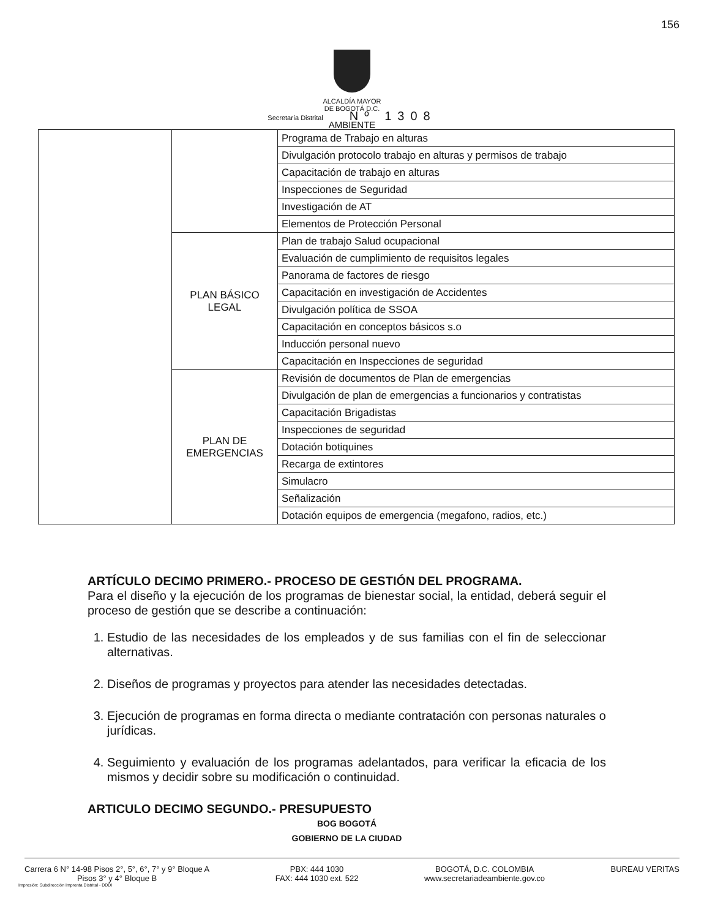156
ALCALDÍA MAYOR
DE BOGOTÁ D.C.
Secretaría Distrital Nº 1308
AMBIENTE
| | | Programa de Trabajo en alturas |
| | | Divulgación protocolo trabajo en alturas y permisos de trabajo |
| | | Capacitación de trabajo en alturas |
| | | Inspecciones de Seguridad |
| | | Investigación de AT |
| | | Elementos de Protección Personal |
| | PLAN BÁSICO LEGAL | Plan de trabajo Salud ocupacional |
| | | Evaluación de cumplimiento de requisitos legales |
| | | Panorama de factores de riesgo |
| | | Capacitación en investigación de Accidentes |
| | | Divulgación política de SSOA |
| | | Capacitación en conceptos básicos s.o |
| | | Inducción personal nuevo |
| | | Capacitación en Inspecciones de seguridad |
| | PLAN DE EMERGENCIAS | Revisión de documentos de Plan de emergencias |
| | | Divulgación de plan de emergencias a funcionarios y contratistas |
| | | Capacitación Brigadistas |
| | | Inspecciones de seguridad |
| | | Dotación botiquines |
| | | Recarga de extintores |
| | | Simulacro |
| | | Señalización |
| | | Dotación equipos de emergencia (megafono, radios, etc.) |
ARTÍCULO DECIMO PRIMERO.- PROCESO DE GESTIÓN DEL PROGRAMA.
Para el diseño y la ejecución de los programas de bienestar social, la entidad, deberá seguir el proceso de gestión que se describe a continuación:
1. Estudio de las necesidades de los empleados y de sus familias con el fin de seleccionar alternativas.
2. Diseños de programas y proyectos para atender las necesidades detectadas.
3. Ejecución de programas en forma directa o mediante contratación con personas naturales o jurídicas.
4. Seguimiento y evaluación de los programas adelantados, para verificar la eficacia de los mismos y decidir sobre su modificación o continuidad.
ARTICULO DECIMO SEGUNDO.- PRESUPUESTO
BOG BOGOTÁ
GOBIERNO DE LA CIUDAD
Carrera 6 N° 14-98 Pisos 2°, 5°, 6°, 7° y 9° Bloque A
Pisos 3° y 4° Bloque B
PBX: 444 1030
FAX: 444 1030 ext. 522
BOGOTÁ, D.C. COLOMBIA
www.secretariadeambiente.gov.co
BUREAU VERITAS
Impresión: Subdirección Imprenta Distrital - DDDI